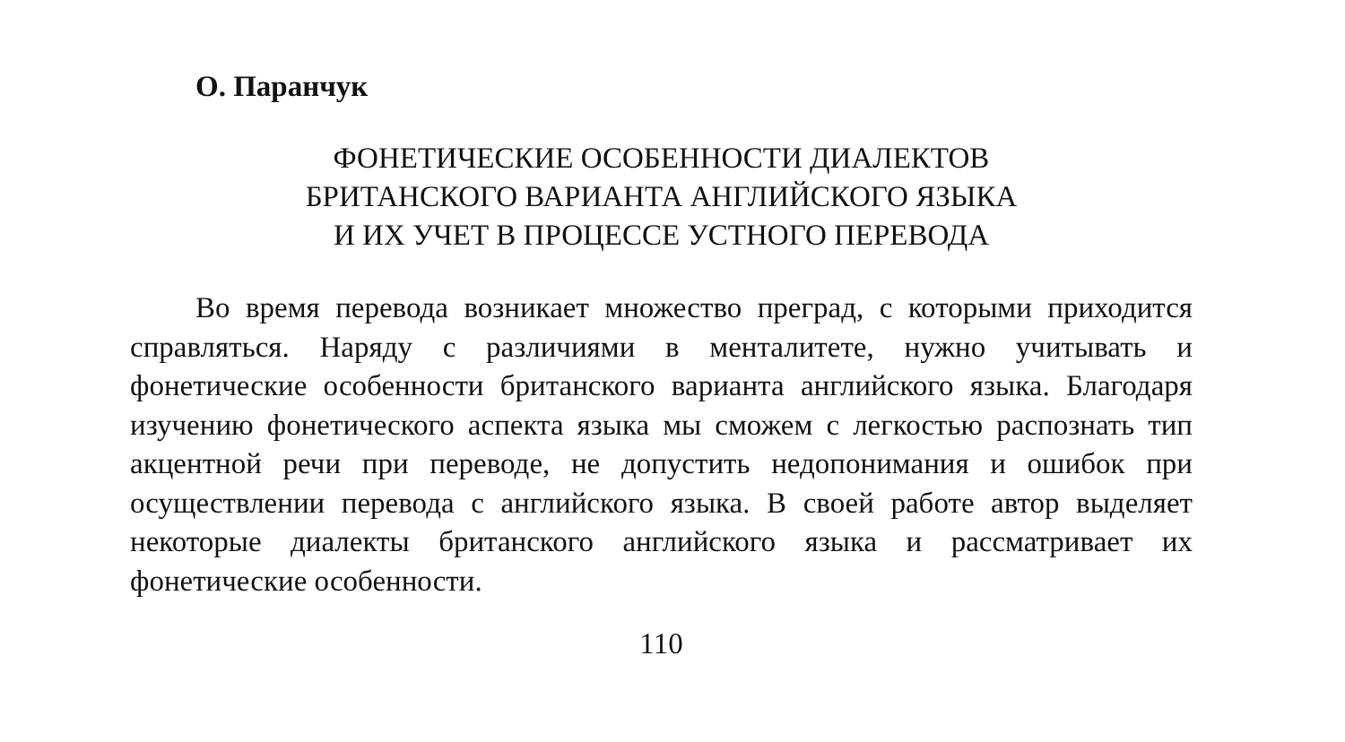О. Паранчук
ФОНЕТИЧЕСКИЕ ОСОБЕННОСТИ ДИАЛЕКТОВ
БРИТАНСКОГО ВАРИАНТА АНГЛИЙСКОГО ЯЗЫКА
И ИХ УЧЕТ В ПРОЦЕССЕ УСТНОГО ПЕРЕВОДА
Во время перевода возникает множество преград, с которыми приходится справляться. Наряду с различиями в менталитете, нужно учитывать и фонетические особенности британского варианта английского языка. Благодаря изучению фонетического аспекта языка мы сможем с легкостью распознать тип акцентной речи при переводе, не допустить недопонимания и ошибок при осуществлении перевода с английского языка. В своей работе автор выделяет некоторые диалекты британского английского языка и рассматривает их фонетические особенности.
110